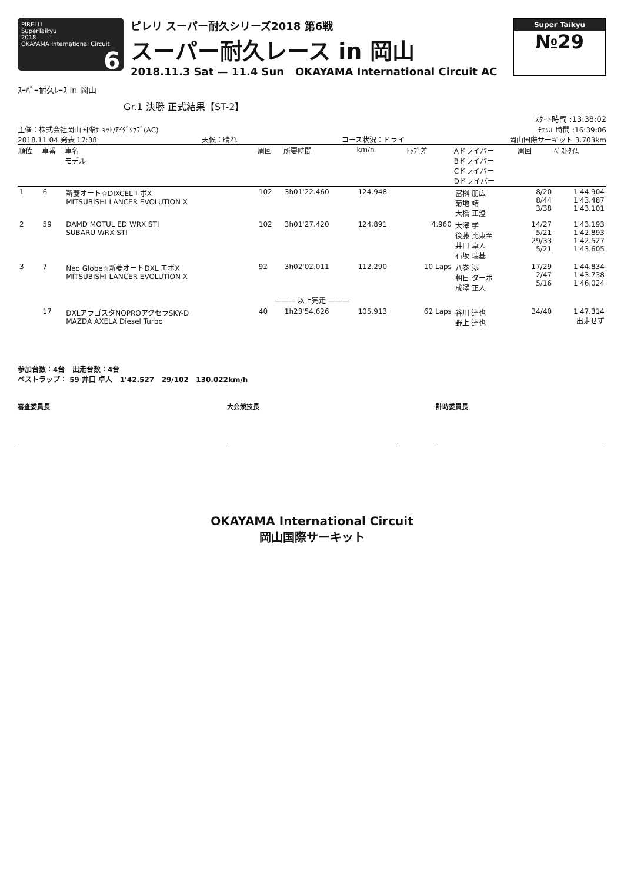PIRELLI
SuperTaikyu
2018
OKAYAMA International Circuit 6
ピレリ スーパー耐久シリーズ2018 第6戦
スーパー耐久レース in 岡山
2018.11.3 Sat — 11.4 Sun OKAYAMA International Circuit AC
Super Taikyu
№29
ｽｰﾊﾟｰ耐久ﾚｰｽ in 岡山
Gr.1 決勝 正式結果【ST-2】
ｽﾀｰﾄ時間 :13:38:02
主催：株式会社岡山国際ｻｰｷｯﾄ/ｱｲﾀﾞｸﾗﾌﾞ(AC) ﾁｪｯｶｰ時間 :16:39:06
2018.11.04 発表 17:38 天候：晴れ コース状況：ドライ 岡山国際サーキット 3.703km
| 順位 | 車番 | 車名 モデル | 周回 | 所要時間 | km/h | ﾄｯﾌﾟ差 | Aドライバー Bドライバー Cドライバー Dドライバー | 周回 | ﾍﾞｽﾄﾀｲﾑ |
| --- | --- | --- | --- | --- | --- | --- | --- | --- | --- |
| 1 | 6 | 新菱オート☆DIXCELエボX MITSUBISHI LANCER EVOLUTION X | 102 | 3h01'22.460 | 124.948 | | 冨桝 朋広 菊地 靖 大橋 正澄 | 8/20 8/44 3/38 | 1'44.904 1'43.487 1'43.101 |
| 2 | 59 | DAMD MOTUL ED WRX STI SUBARU WRX STI | 102 | 3h01'27.420 | 124.891 | 4.960 | 大澤 学 後藤 比東至 井口 卓人 石坂 瑞基 | 14/27 5/21 29/33 5/21 | 1'43.193 1'42.893 1'42.527 1'43.605 |
| 3 | 7 | Neo Globe☆新菱オートDXL エボX MITSUBISHI LANCER EVOLUTION X | 92 | 3h02'02.011 | 112.290 | 10 Laps | 八巻 渉 朝日 ターボ 成澤 正人 | 17/29 2/47 5/16 | 1'44.834 1'43.738 1'46.024 |
| ——— 以上完走 ——— | | | | | | | | | |
| | 17 | DXLアラゴスタNOPROアクセラSKY-D MAZDA AXELA Diesel Turbo | 40 | 1h23'54.626 | 105.913 | 62 Laps | 谷川 達也 野上 達也 | 34/40 | 1'47.314 出走せず |
参加台数：4台 出走台数：4台
ベストラップ： 59 井口 卓人 1'42.527 29/102 130.022km/h
審査委員長 大会競技長 計時委員長
OKAYAMA International Circuit
岡山国際サーキット